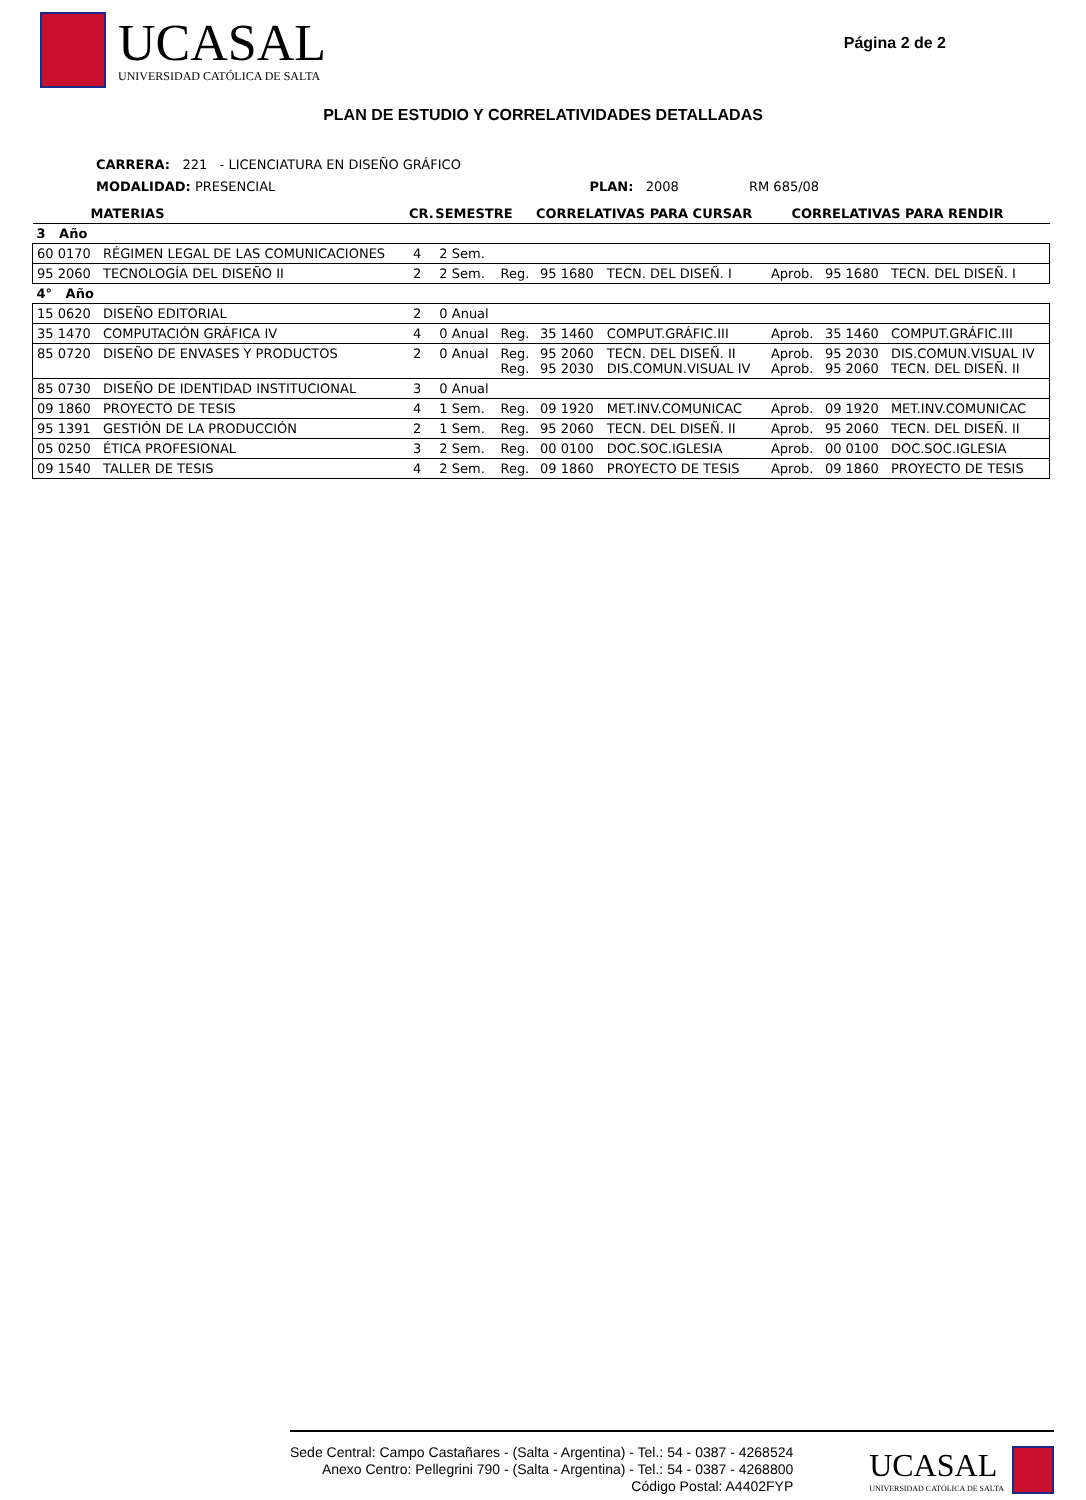UCASAL
UNIVERSIDAD CATÓLICA DE SALTA
Página 2 de 2
PLAN DE ESTUDIO Y CORRELATIVIDADES DETALLADAS
CARRERA: 221 - LICENCIATURA EN DISEÑO GRÁFICO
MODALIDAD: PRESENCIAL PLAN: 2008 RM 685/08
| MATERIAS | | CR. | SEMESTRE | | CORRELATIVAS PARA CURSAR | | CORRELATIVAS PARA RENDIR | | |
| --- | --- | --- | --- | --- | --- | --- | --- | --- | --- |
| 3 Año | | | | | | | | | |
| 60 0170 | RÉGIMEN LEGAL DE LAS COMUNICACIONES | 4 | 2 Sem. | | | | | | |
| 95 2060 | TECNOLOGÍA DEL DISEÑO II | 2 | 2 Sem. | Reg. | 95 1680 | TECN. DEL DISEÑ. I | Aprob. | 95 1680 | TECN. DEL DISEÑ. I |
| 4° Año | | | | | | | | | |
| 15 0620 | DISEÑO EDITORIAL | 2 | 0 Anual | | | | | | |
| 35 1470 | COMPUTACIÓN GRÁFICA IV | 4 | 0 Anual | Reg. | 35 1460 | COMPUT.GRÁFIC.III | Aprob. | 35 1460 | COMPUT.GRÁFIC.III |
| 85 0720 | DISEÑO DE ENVASES Y PRODUCTOS | 2 | 0 Anual | Reg. Reg. | 95 2060 95 2030 | TECN. DEL DISEÑ. II DIS.COMUN.VISUAL IV | Aprob. Aprob. | 95 2030 95 2060 | DIS.COMUN.VISUAL IV TECN. DEL DISEÑ. II |
| 85 0730 | DISEÑO DE IDENTIDAD INSTITUCIONAL | 3 | 0 Anual | | | | | | |
| 09 1860 | PROYECTO DE TESIS | 4 | 1 Sem. | Reg. | 09 1920 | MET.INV.COMUNICAC | Aprob. | 09 1920 | MET.INV.COMUNICAC |
| 95 1391 | GESTIÓN DE LA PRODUCCIÓN | 2 | 1 Sem. | Reg. | 95 2060 | TECN. DEL DISEÑ. II | Aprob. | 95 2060 | TECN. DEL DISEÑ. II |
| 05 0250 | ÉTICA PROFESIONAL | 3 | 2 Sem. | Reg. | 00 0100 | DOC.SOC.IGLESIA | Aprob. | 00 0100 | DOC.SOC.IGLESIA |
| 09 1540 | TALLER DE TESIS | 4 | 2 Sem. | Reg. | 09 1860 | PROYECTO DE TESIS | Aprob. | 09 1860 | PROYECTO DE TESIS |
Sede Central: Campo Castañares - (Salta - Argentina) - Tel.: 54 - 0387 - 4268524
Anexo Centro: Pellegrini 790 - (Salta - Argentina) - Tel.: 54 - 0387 - 4268800
Código Postal: A4402FYP
UCASAL
UNIVERSIDAD CATÓLICA DE SALTA